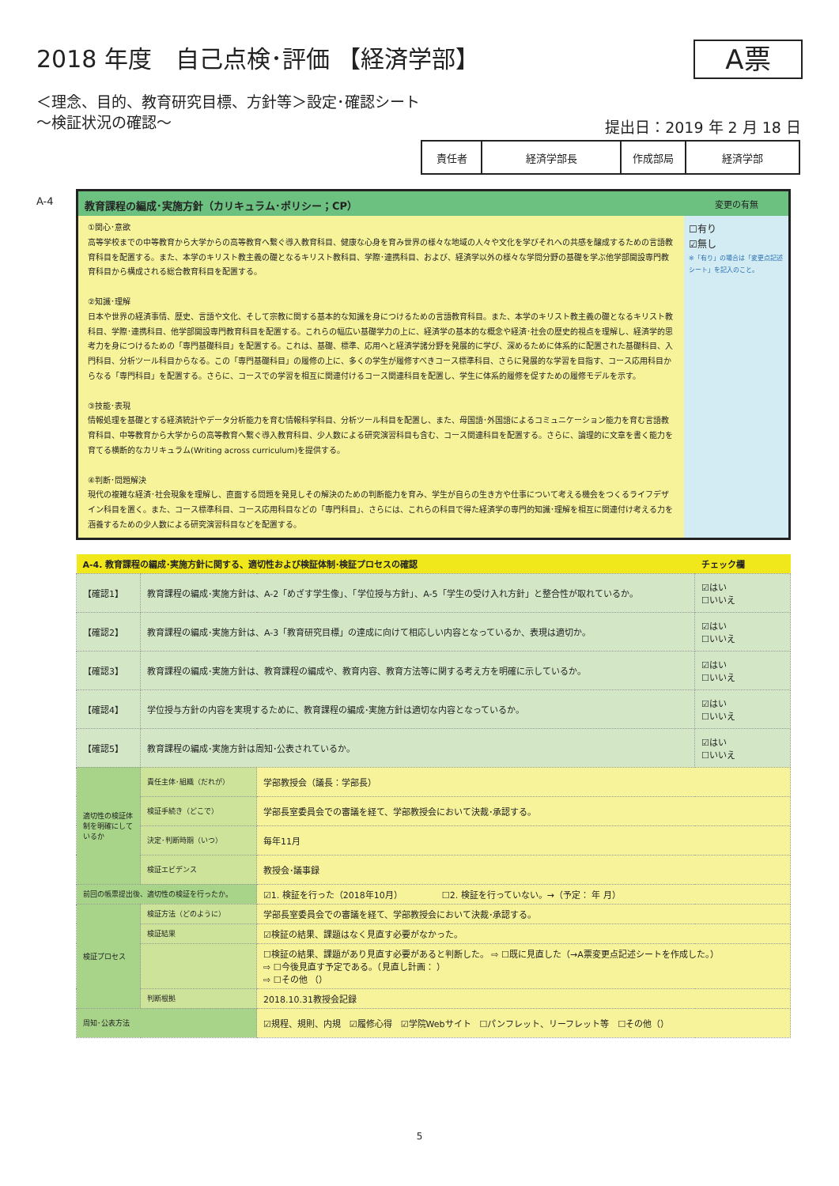A票
2018 年度　自己点検･評価 【経済学部】
＜理念、目的、教育研究目標、方針等＞設定･確認シート
～検証状況の確認～
提出日：2019 年 2 月 18 日
| 責任者 | 経済学部長 | 作成部局 | 経済学部 |
A-4
| 教育課程の編成･実施方針（カリキュラム･ポリシー；CP） | 変更の有無 |
| --- | --- |
| ①関心･意欲 高等学校までの中等教育から大学からの高等教育へ繋ぐ導入教育科目、健康な心身を育み世界の様々な地域の人々や文化を学びそれへの共感を醸成するための言語教育科目を配置する。また、本学のキリスト教主義の礎となるキリスト教科目、学際･連携科目、および、経済学以外の様々な学問分野の基礎を学ぶ他学部開設専門教育科目から構成される総合教育科目を配置する。 ②知識･理解 日本や世界の経済事情、歴史、言語や文化、そして宗教に関する基本的な知識を身につけるための言語教育科目。また、本学のキリスト教主義の礎となるキリスト教科目、学際･連携科目、他学部開設専門教育科目を配置する。これらの幅広い基礎学力の上に、経済学の基本的な概念や経済･社会の歴史的視点を理解し、経済学的思考力を身につけるための「専門基礎科目」を配置する。これは、基礎、標準、応用へと経済学諸分野を発展的に学び、深めるために体系的に配置された基礎科目、入門科目、分析ツール科目からなる。この「専門基礎科目」の履修の上に、多くの学生が履修すべきコース標準科目、さらに発展的な学習を目指す、コース応用科目からなる「専門科目」を配置する。さらに、コースでの学習を相互に関連付けるコース関連科目を配置し、学生に体系的履修を促すための履修モデルを示す。 ③技能･表現 情報処理を基礎とする経済統計やデータ分析能力を育む情報科学科目、分析ツール科目を配置し、また、母国語･外国語によるコミュニケーション能力を育む言語教育科目、中等教育から大学からの高等教育へ繋ぐ導入教育科目、少人数による研究演習科目も含む、コース関連科目を配置する。さらに、論理的に文章を書く能力を育てる横断的なカリキュラム(Writing across curriculum)を提供する。 ④判断･問題解決 現代の複雑な経済･社会現象を理解し、直面する問題を発見しその解決のための判断能力を育み、学生が自らの生き方や仕事について考える機会をつくるライフデザイン科目を置く。また、コース標準科目、コース応用科目などの「専門科目」、さらには、これらの科目で得た経済学の専門的知識･理解を相互に関連付け考える力を涵養するための少人数による研究演習科目などを配置する。 | ☐有り ☑無し ※「有り」の場合は「変更点記述シート」を記入のこと。 |
| A-4. 教育課程の編成･実施方針に関する、適切性および検証体制･検証プロセスの確認 | | | チェック欄 |
| 【確認1】 | 教育課程の編成･実施方針は、A-2「めざす学生像」、「学位授与方針」、A-5「学生の受け入れ方針」と整合性が取れているか。 | | ☑はい ☐いいえ |
| 【確認2】 | 教育課程の編成･実施方針は、A-3「教育研究目標」の達成に向けて相応しい内容となっているか、表現は適切か。 | | ☑はい ☐いいえ |
| 【確認3】 | 教育課程の編成･実施方針は、教育課程の編成や、教育内容、教育方法等に関する考え方を明確に示しているか。 | | ☑はい ☐いいえ |
| 【確認4】 | 学位授与方針の内容を実現するために、教育課程の編成･実施方針は適切な内容となっているか。 | | ☑はい ☐いいえ |
| 【確認5】 | 教育課程の編成･実施方針は周知･公表されているか。 | | ☑はい ☐いいえ |
| 適切性の検証体制を明確にしているか | 責任主体･組織（だれが） | 学部教授会（議長：学部長） | |
| | 検証手続き（どこで） | 学部長室委員会での審議を経て、学部教授会において決裁･承認する。 | |
| | 決定･判断時期（いつ） | 毎年11月 | |
| | 検証エビデンス | 教授会･議事録 | |
| 前回の帳票提出後、適切性の検証を行ったか。 | | ☑1. 検証を行った（2018年10月） ☐2. 検証を行っていない。→（予定： 年 月） | |
| 検証プロセス | 検証方法（どのように） | 学部長室委員会での審議を経て、学部教授会において決裁･承認する。 | |
| | 検証結果 | ☑検証の結果、課題はなく見直す必要がなかった。 | |
| | | ☐検証の結果、課題があり見直す必要があると判断した。 ⇨ ☐既に見直した（→A票変更点記述シートを作成した。） ⇨ ☐今後見直す予定である。（見直し計画： ） ⇨ ☐その他 （） | |
| | 判断根拠 | 2018.10.31教授会記録 | |
| 周知･公表方法 | | ☑規程、規則、内規 ☑履修心得 ☑学院Webサイト ☐パンフレット、リーフレット等 ☐その他（） | |
5